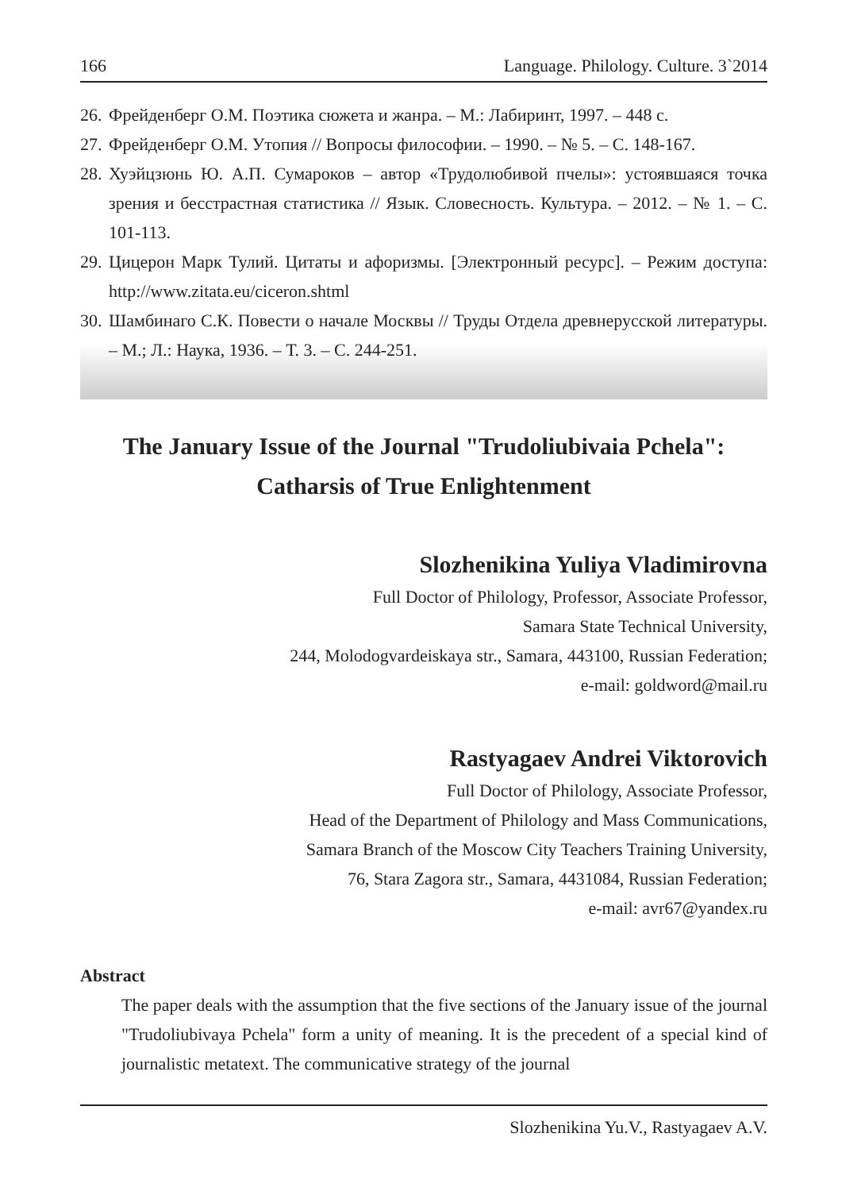166 Language. Philology. Culture. 3`2014
26. Фрейденберг О.М. Поэтика сюжета и жанра. – М.: Лабиринт, 1997. – 448 с.
27. Фрейденберг О.М. Утопия // Вопросы философии. – 1990. – № 5. – С. 148-167.
28. Хуэйцзюнь Ю. А.П. Сумароков – автор «Трудолюбивой пчелы»: устоявшаяся точка зрения и бесстрастная статистика // Язык. Словесность. Культура. – 2012. – № 1. – С. 101-113.
29. Цицерон Марк Тулий. Цитаты и афоризмы. [Электронный ресурс]. – Режим доступа: http://www.zitata.eu/ciceron.shtml
30. Шамбинаго С.К. Повести о начале Москвы // Труды Отдела древнерусской литературы. – М.; Л.: Наука, 1936. – Т. 3. – С. 244-251.
The January Issue of the Journal "Trudoliubivaia Pchela":
Catharsis of True Enlightenment
Slozhenikina Yuliya Vladimirovna
Full Doctor of Philology, Professor, Associate Professor,
Samara State Technical University,
244, Molodogvardeiskaya str., Samara, 443100, Russian Federation;
e-mail: goldword@mail.ru
Rastyagaev Andrei Viktorovich
Full Doctor of Philology, Associate Professor,
Head of the Department of Philology and Mass Communications,
Samara Branch of the Moscow City Teachers Training University,
76, Stara Zagora str., Samara, 4431084, Russian Federation;
e-mail: avr67@yandex.ru
Abstract
The paper deals with the assumption that the five sections of the January issue of the journal "Trudoliubivaya Pchela" form a unity of meaning. It is the precedent of a special kind of journalistic metatext. The communicative strategy of the journal
Slozhenikina Yu.V., Rastyagaev A.V.